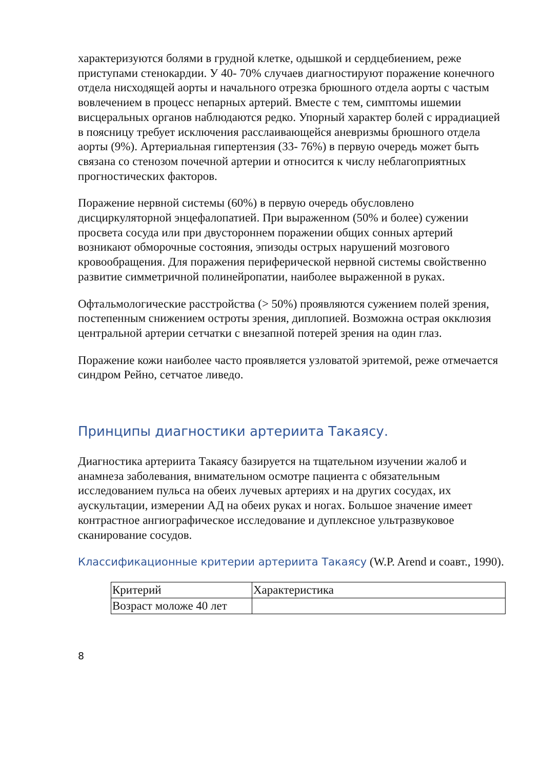характеризуются болями в грудной клетке, одышкой и сердцебиением, реже приступами стенокардии. У 40- 70% случаев диагностируют поражение конечного отдела нисходящей аорты и начального отрезка брюшного отдела аорты с частым вовлечением в процесс непарных артерий. Вместе с тем, симптомы ишемии висцеральных органов наблюдаются редко. Упорный характер болей с иррадиацией в поясницу требует исключения расслаивающейся аневризмы брюшного отдела аорты (9%). Артериальная гипертензия (33- 76%) в первую очередь может быть связана со стенозом почечной артерии и относится к числу неблагоприятных прогностических факторов.
Поражение нервной системы (60%) в первую очередь обусловлено дисциркуляторной энцефалопатией. При выраженном (50% и более) сужении просвета сосуда или при двустороннем поражении общих сонных артерий возникают обморочные состояния, эпизоды острых нарушений мозгового кровообращения. Для поражения периферической нервной системы свойственно развитие симметричной полинейропатии, наиболее выраженной в руках.
Офтальмологические расстройства (> 50%) проявляются сужением полей зрения, постепенным снижением остроты зрения, диплопией. Возможна острая окклюзия центральной артерии сетчатки с внезапной потерей зрения на один глаз.
Поражение кожи наиболее часто проявляется узловатой эритемой, реже отмечается синдром Рейно, сетчатое ливедо.
Принципы диагностики артериита Такаясу.
Диагностика артериита Такаясу базируется на тщательном изучении жалоб и анамнеза заболевания, внимательном осмотре пациента с обязательным исследованием пульса на обеих лучевых артериях и на других сосудах, их аускультации, измерении АД на обеих руках и ногах. Большое значение имеет контрастное ангиографическое исследование и дуплексное ультразвуковое сканирование сосудов.
Классификационные критерии артериита Такаясу (W.P. Arend и соавт., 1990).
| Критерий | Характеристика |
| Возраст моложе 40 лет | |
8